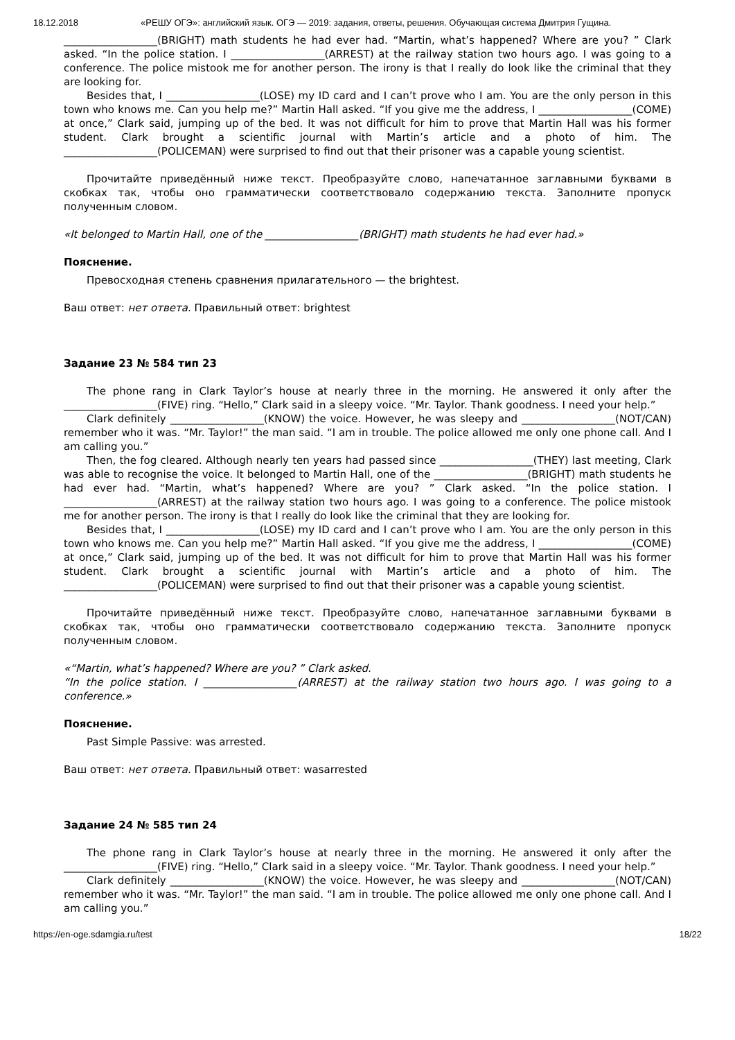18.12.2018 «РЕШУ ОГЭ»: английский язык. ОГЭ — 2019: задания, ответы, решения. Обучающая система Дмитрия Гущина.
__________________(BRIGHT) math students he had ever had. “Martin, what’s happened? Where are you? ” Clark asked. “In the police station. I __________________(ARREST) at the railway station two hours ago. I was going to a conference. The police mistook me for another person. The irony is that I really do look like the criminal that they are looking for.
Besides that, I __________________(LOSE) my ID card and I can’t prove who I am. You are the only person in this town who knows me. Can you help me?” Martin Hall asked. “If you give me the address, I __________________(COME) at once,” Clark said, jumping up of the bed. It was not difficult for him to prove that Martin Hall was his former student. Clark brought a scientific journal with Martin’s article and a photo of him. The __________________(POLICEMAN) were surprised to find out that their prisoner was a capable young scientist.
Прочитайте приведённый ниже текст. Преобразуйте слово, напечатанное заглавными буквами в скобках так, чтобы оно грамматически соответствовало содержанию текста. Заполните пропуск полученным словом.
«It belonged to Martin Hall, one of the __________________(BRIGHT) math students he had ever had.»
Пояснение.
Превосходная степень сравнения прилагательного — the brightest.
Ваш ответ: нет ответа. Правильный ответ: brightest
Задание 23 № 584 тип 23
The phone rang in Clark Taylor’s house at nearly three in the morning. He answered it only after the __________________(FIVE) ring. “Hello,” Clark said in a sleepy voice. “Mr. Taylor. Thank goodness. I need your help.”
Clark definitely __________________(KNOW) the voice. However, he was sleepy and __________________(NOT/CAN) remember who it was. “Mr. Taylor!” the man said. “I am in trouble. The police allowed me only one phone call. And I am calling you.”
Then, the fog cleared. Although nearly ten years had passed since __________________(THEY) last meeting, Clark was able to recognise the voice. It belonged to Martin Hall, one of the __________________(BRIGHT) math students he had ever had. “Martin, what’s happened? Where are you? ” Clark asked. “In the police station. I __________________(ARREST) at the railway station two hours ago. I was going to a conference. The police mistook me for another person. The irony is that I really do look like the criminal that they are looking for.
Besides that, I __________________(LOSE) my ID card and I can’t prove who I am. You are the only person in this town who knows me. Can you help me?” Martin Hall asked. “If you give me the address, I __________________(COME) at once,” Clark said, jumping up of the bed. It was not difficult for him to prove that Martin Hall was his former student. Clark brought a scientific journal with Martin’s article and a photo of him. The __________________(POLICEMAN) were surprised to find out that their prisoner was a capable young scientist.
Прочитайте приведённый ниже текст. Преобразуйте слово, напечатанное заглавными буквами в скобках так, чтобы оно грамматически соответствовало содержанию текста. Заполните пропуск полученным словом.
«“Martin, what’s happened? Where are you? ” Clark asked.
“In the police station. I __________________(ARREST) at the railway station two hours ago. I was going to a conference.»
Пояснение.
Past Simple Passive: was arrested.
Ваш ответ: нет ответа. Правильный ответ: wasarrested
Задание 24 № 585 тип 24
The phone rang in Clark Taylor’s house at nearly three in the morning. He answered it only after the __________________(FIVE) ring. “Hello,” Clark said in a sleepy voice. “Mr. Taylor. Thank goodness. I need your help.”
Clark definitely __________________(KNOW) the voice. However, he was sleepy and __________________(NOT/CAN) remember who it was. “Mr. Taylor!” the man said. “I am in trouble. The police allowed me only one phone call. And I am calling you.”
https://en-oge.sdamgia.ru/test 18/22